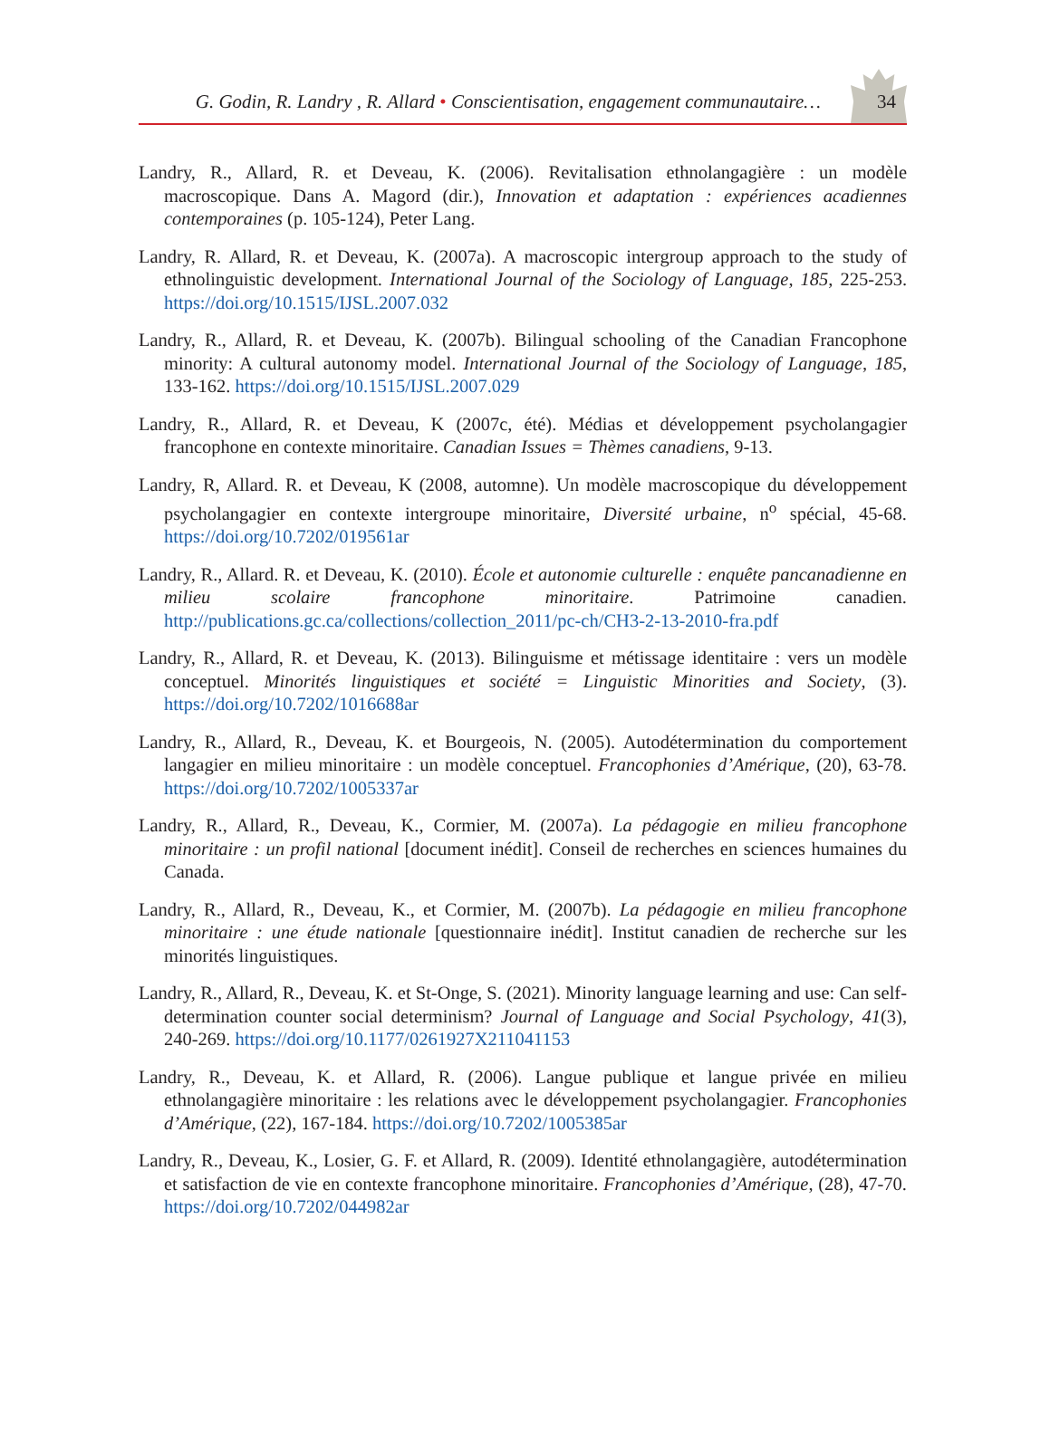G. Godin, R. Landry , R. Allard • Conscientisation, engagement communautaire… 34
Landry, R., Allard, R. et Deveau, K. (2006). Revitalisation ethnolangagière : un modèle macroscopique. Dans A. Magord (dir.), Innovation et adaptation : expériences acadiennes contemporaines (p. 105-124), Peter Lang.
Landry, R. Allard, R. et Deveau, K. (2007a). A macroscopic intergroup approach to the study of ethnolinguistic development. International Journal of the Sociology of Language, 185, 225-253. https://doi.org/10.1515/IJSL.2007.032
Landry, R., Allard, R. et Deveau, K. (2007b). Bilingual schooling of the Canadian Francophone minority: A cultural autonomy model. International Journal of the Sociology of Language, 185, 133-162. https://doi.org/10.1515/IJSL.2007.029
Landry, R., Allard, R. et Deveau, K (2007c, été). Médias et développement psycholangagier francophone en contexte minoritaire. Canadian Issues = Thèmes canadiens, 9-13.
Landry, R, Allard. R. et Deveau, K (2008, automne). Un modèle macroscopique du développement psycholangagier en contexte intergroupe minoritaire, Diversité urbaine, n<sup>o</sup> spécial, 45-68. https://doi.org/10.7202/019561ar
Landry, R., Allard. R. et Deveau, K. (2010). École et autonomie culturelle : enquête pancanadienne en milieu scolaire francophone minoritaire. Patrimoine canadien. http://publications.gc.ca/collections/collection_2011/pc-ch/CH3-2-13-2010-fra.pdf
Landry, R., Allard, R. et Deveau, K. (2013). Bilinguisme et métissage identitaire : vers un modèle conceptuel. Minorités linguistiques et société = Linguistic Minorities and Society, (3). https://doi.org/10.7202/1016688ar
Landry, R., Allard, R., Deveau, K. et Bourgeois, N. (2005). Autodétermination du comportement langagier en milieu minoritaire : un modèle conceptuel. Francophonies d’Amérique, (20), 63-78. https://doi.org/10.7202/1005337ar
Landry, R., Allard, R., Deveau, K., Cormier, M. (2007a). La pédagogie en milieu francophone minoritaire : un profil national [document inédit]. Conseil de recherches en sciences humaines du Canada.
Landry, R., Allard, R., Deveau, K., et Cormier, M. (2007b). La pédagogie en milieu francophone minoritaire : une étude nationale [questionnaire inédit]. Institut canadien de recherche sur les minorités linguistiques.
Landry, R., Allard, R., Deveau, K. et St-Onge, S. (2021). Minority language learning and use: Can self-determination counter social determinism? Journal of Language and Social Psychology, 41(3), 240-269. https://doi.org/10.1177/0261927X211041153
Landry, R., Deveau, K. et Allard, R. (2006). Langue publique et langue privée en milieu ethnolangagière minoritaire : les relations avec le développement psycholangagier. Francophonies d’Amérique, (22), 167-184. https://doi.org/10.7202/1005385ar
Landry, R., Deveau, K., Losier, G. F. et Allard, R. (2009). Identité ethnolangagière, autodétermination et satisfaction de vie en contexte francophone minoritaire. Francophonies d’Amérique, (28), 47-70. https://doi.org/10.7202/044982ar